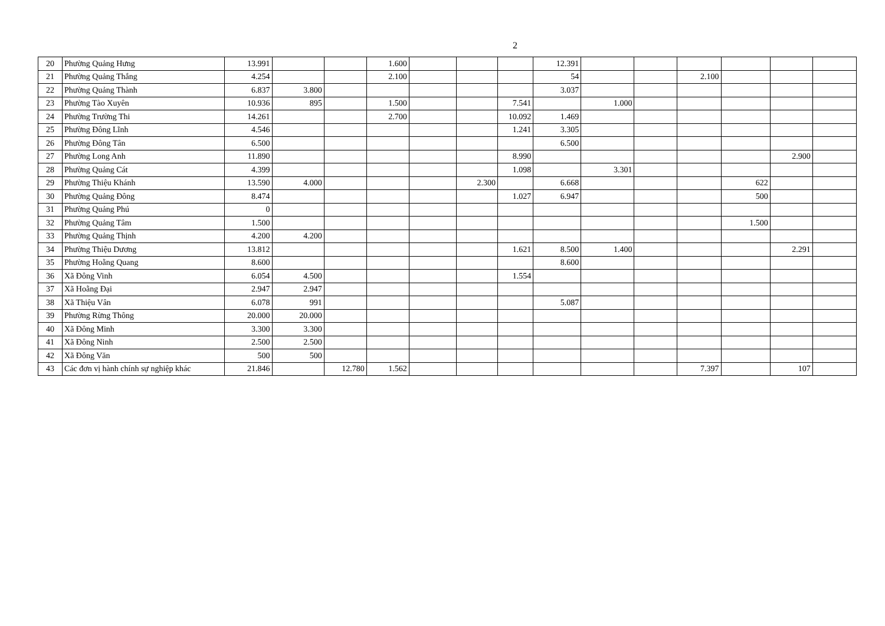2
| 20 | Phường Quảng Hưng | 13.991 | | | 1.600 | | | | 12.391 | | | | | | |
| 21 | Phường Quảng Thắng | 4.254 | | | 2.100 | | | | 54 | | | 2.100 | | | |
| 22 | Phường Quảng Thành | 6.837 | 3.800 | | | | | | 3.037 | | | | | | |
| 23 | Phường Tào Xuyên | 10.936 | 895 | | 1.500 | | | 7.541 | | 1.000 | | | | | |
| 24 | Phường Trường Thi | 14.261 | | | 2.700 | | | 10.092 | 1.469 | | | | | | |
| 25 | Phường Đông Lĩnh | 4.546 | | | | | | 1.241 | 3.305 | | | | | | |
| 26 | Phường Đông Tân | 6.500 | | | | | | | 6.500 | | | | | | |
| 27 | Phường Long Anh | 11.890 | | | | | | 8.990 | | | | | | 2.900 | |
| 28 | Phường Quảng Cát | 4.399 | | | | | | 1.098 | | 3.301 | | | | | |
| 29 | Phường Thiệu Khánh | 13.590 | 4.000 | | | | 2.300 | | 6.668 | | | | 622 | | |
| 30 | Phường Quảng Đông | 8.474 | | | | | | 1.027 | 6.947 | | | | 500 | | |
| 31 | Phường Quảng Phú | 0 | | | | | | | | | | | | | |
| 32 | Phường Quảng Tâm | 1.500 | | | | | | | | | | | 1.500 | | |
| 33 | Phường Quảng Thịnh | 4.200 | 4.200 | | | | | | | | | | | | |
| 34 | Phường Thiệu Dương | 13.812 | | | | | | 1.621 | 8.500 | 1.400 | | | | 2.291 | |
| 35 | Phường Hoằng Quang | 8.600 | | | | | | | 8.600 | | | | | | |
| 36 | Xã Đông Vinh | 6.054 | 4.500 | | | | | 1.554 | | | | | | | |
| 37 | Xã Hoằng Đại | 2.947 | 2.947 | | | | | | | | | | | | |
| 38 | Xã Thiệu Vân | 6.078 | 991 | | | | | | 5.087 | | | | | | |
| 39 | Phường Rừng Thông | 20.000 | 20.000 | | | | | | | | | | | | |
| 40 | Xã Đông Minh | 3.300 | 3.300 | | | | | | | | | | | | |
| 41 | Xã Đông Ninh | 2.500 | 2.500 | | | | | | | | | | | | |
| 42 | Xã Đông Văn | 500 | 500 | | | | | | | | | | | | |
| 43 | Các đơn vị hành chính sự nghiệp khác | 21.846 | | 12.780 | 1.562 | | | | | | | 7.397 | | 107 | |